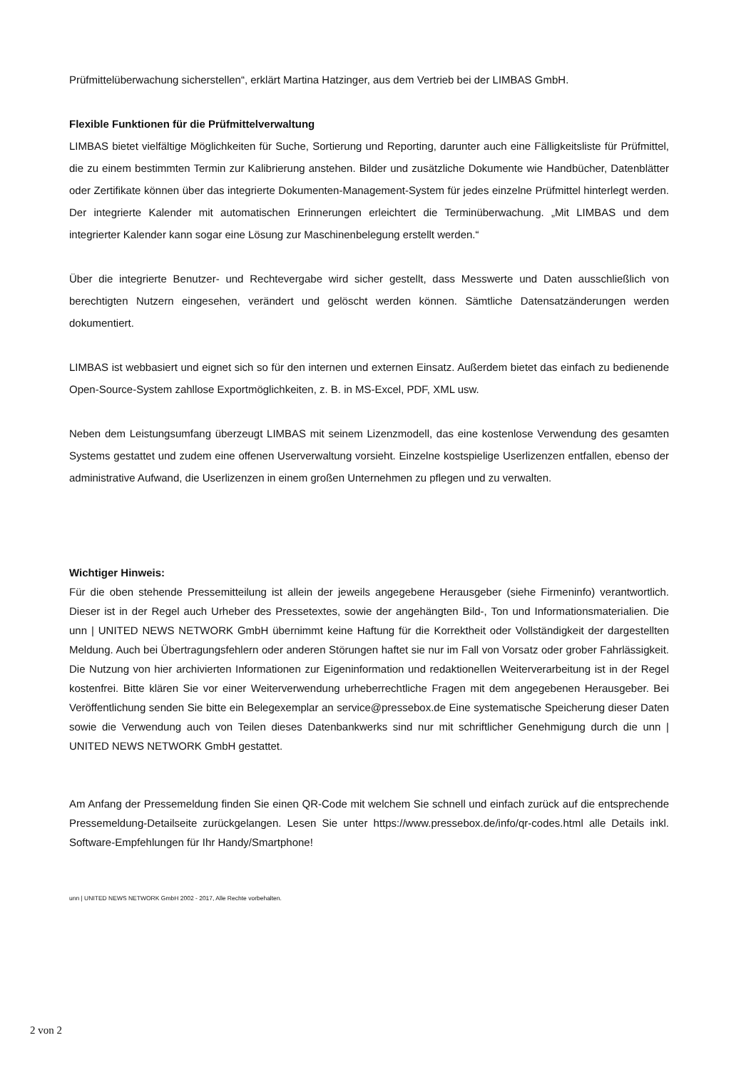Prüfmittelüberwachung sicherstellen“, erklärt Martina Hatzinger, aus dem Vertrieb bei der LIMBAS GmbH.
Flexible Funktionen für die Prüfmittelverwaltung
LIMBAS bietet vielfältige Möglichkeiten für Suche, Sortierung und Reporting, darunter auch eine Fälligkeitsliste für Prüfmittel, die zu einem bestimmten Termin zur Kalibrierung anstehen. Bilder und zusätzliche Dokumente wie Handbücher, Datenblätter oder Zertifikate können über das integrierte Dokumenten-Management-System für jedes einzelne Prüfmittel hinterlegt werden. Der integrierte Kalender mit automatischen Erinnerungen erleichtert die Terminüberwachung. „Mit LIMBAS und dem integrierter Kalender kann sogar eine Lösung zur Maschinenbelegung erstellt werden.“
Über die integrierte Benutzer- und Rechtevergabe wird sicher gestellt, dass Messwerte und Daten ausschließlich von berechtigten Nutzern eingesehen, verändert und gelöscht werden können. Sämtliche Datensatzänderungen werden dokumentiert.
LIMBAS ist webbasiert und eignet sich so für den internen und externen Einsatz. Außerdem bietet das einfach zu bedienende Open-Source-System zahllose Exportmöglichkeiten, z. B. in MS-Excel, PDF, XML usw.
Neben dem Leistungsumfang überzeugt LIMBAS mit seinem Lizenzmodell, das eine kostenlose Verwendung des gesamten Systems gestattet und zudem eine offenen Userverwaltung vorsieht. Einzelne kostspielige Userlizenzen entfallen, ebenso der administrative Aufwand, die Userlizenzen in einem großen Unternehmen zu pflegen und zu verwalten.
Wichtiger Hinweis:
Für die oben stehende Pressemitteilung ist allein der jeweils angegebene Herausgeber (siehe Firmeninfo) verantwortlich. Dieser ist in der Regel auch Urheber des Pressetextes, sowie der angehängten Bild-, Ton und Informationsmaterialien. Die unn | UNITED NEWS NETWORK GmbH übernimmt keine Haftung für die Korrektheit oder Vollständigkeit der dargestellten Meldung. Auch bei Übertragungsfehlern oder anderen Störungen haftet sie nur im Fall von Vorsatz oder grober Fahrlässigkeit. Die Nutzung von hier archivierten Informationen zur Eigeninformation und redaktionellen Weiterverarbeitung ist in der Regel kostenfrei. Bitte klären Sie vor einer Weiterverwendung urheberrechtliche Fragen mit dem angegebenen Herausgeber. Bei Veröffentlichung senden Sie bitte ein Belegexemplar an service@pressebox.de Eine systematische Speicherung dieser Daten sowie die Verwendung auch von Teilen dieses Datenbankwerks sind nur mit schriftlicher Genehmigung durch die unn | UNITED NEWS NETWORK GmbH gestattet.
Am Anfang der Pressemeldung finden Sie einen QR-Code mit welchem Sie schnell und einfach zurück auf die entsprechende Pressemeldung-Detailseite zurückgelangen. Lesen Sie unter https://www.pressebox.de/info/qr-codes.html alle Details inkl. Software-Empfehlungen für Ihr Handy/Smartphone!
unn | UNITED NEWS NETWORK GmbH 2002 - 2017, Alle Rechte vorbehalten.
2 von 2